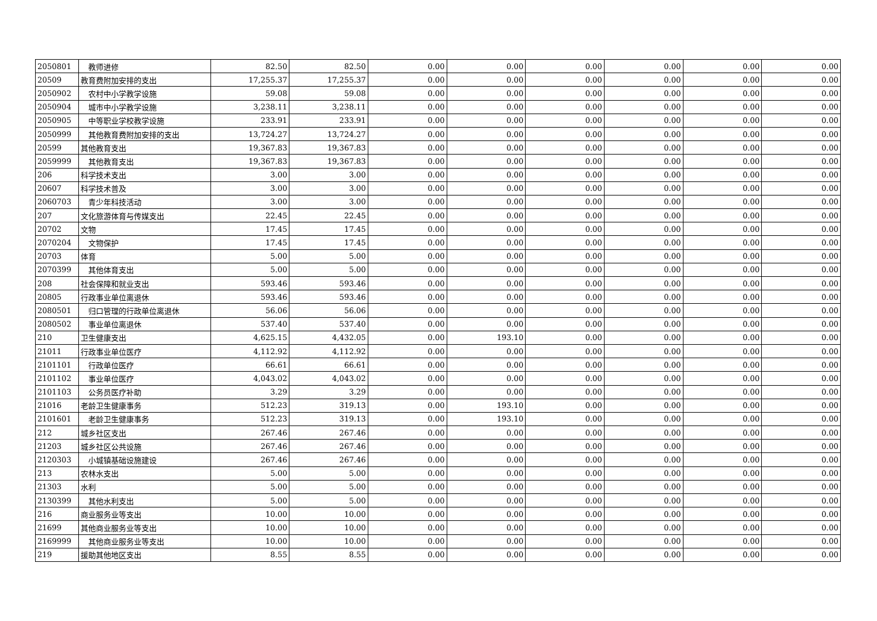| 2050801 | 教师进修 | 82.50 | 82.50 | 0.00 | 0.00 | 0.00 | 0.00 | 0.00 | 0.00 |
| 20509 | 教育费附加安排的支出 | 17,255.37 | 17,255.37 | 0.00 | 0.00 | 0.00 | 0.00 | 0.00 | 0.00 |
| 2050902 | 农村中小学教学设施 | 59.08 | 59.08 | 0.00 | 0.00 | 0.00 | 0.00 | 0.00 | 0.00 |
| 2050904 | 城市中小学教学设施 | 3,238.11 | 3,238.11 | 0.00 | 0.00 | 0.00 | 0.00 | 0.00 | 0.00 |
| 2050905 | 中等职业学校教学设施 | 233.91 | 233.91 | 0.00 | 0.00 | 0.00 | 0.00 | 0.00 | 0.00 |
| 2050999 | 其他教育费附加安排的支出 | 13,724.27 | 13,724.27 | 0.00 | 0.00 | 0.00 | 0.00 | 0.00 | 0.00 |
| 20599 | 其他教育支出 | 19,367.83 | 19,367.83 | 0.00 | 0.00 | 0.00 | 0.00 | 0.00 | 0.00 |
| 2059999 | 其他教育支出 | 19,367.83 | 19,367.83 | 0.00 | 0.00 | 0.00 | 0.00 | 0.00 | 0.00 |
| 206 | 科学技术支出 | 3.00 | 3.00 | 0.00 | 0.00 | 0.00 | 0.00 | 0.00 | 0.00 |
| 20607 | 科学技术普及 | 3.00 | 3.00 | 0.00 | 0.00 | 0.00 | 0.00 | 0.00 | 0.00 |
| 2060703 | 青少年科技活动 | 3.00 | 3.00 | 0.00 | 0.00 | 0.00 | 0.00 | 0.00 | 0.00 |
| 207 | 文化旅游体育与传媒支出 | 22.45 | 22.45 | 0.00 | 0.00 | 0.00 | 0.00 | 0.00 | 0.00 |
| 20702 | 文物 | 17.45 | 17.45 | 0.00 | 0.00 | 0.00 | 0.00 | 0.00 | 0.00 |
| 2070204 | 文物保护 | 17.45 | 17.45 | 0.00 | 0.00 | 0.00 | 0.00 | 0.00 | 0.00 |
| 20703 | 体育 | 5.00 | 5.00 | 0.00 | 0.00 | 0.00 | 0.00 | 0.00 | 0.00 |
| 2070399 | 其他体育支出 | 5.00 | 5.00 | 0.00 | 0.00 | 0.00 | 0.00 | 0.00 | 0.00 |
| 208 | 社会保障和就业支出 | 593.46 | 593.46 | 0.00 | 0.00 | 0.00 | 0.00 | 0.00 | 0.00 |
| 20805 | 行政事业单位离退休 | 593.46 | 593.46 | 0.00 | 0.00 | 0.00 | 0.00 | 0.00 | 0.00 |
| 2080501 | 归口管理的行政单位离退休 | 56.06 | 56.06 | 0.00 | 0.00 | 0.00 | 0.00 | 0.00 | 0.00 |
| 2080502 | 事业单位离退休 | 537.40 | 537.40 | 0.00 | 0.00 | 0.00 | 0.00 | 0.00 | 0.00 |
| 210 | 卫生健康支出 | 4,625.15 | 4,432.05 | 0.00 | 193.10 | 0.00 | 0.00 | 0.00 | 0.00 |
| 21011 | 行政事业单位医疗 | 4,112.92 | 4,112.92 | 0.00 | 0.00 | 0.00 | 0.00 | 0.00 | 0.00 |
| 2101101 | 行政单位医疗 | 66.61 | 66.61 | 0.00 | 0.00 | 0.00 | 0.00 | 0.00 | 0.00 |
| 2101102 | 事业单位医疗 | 4,043.02 | 4,043.02 | 0.00 | 0.00 | 0.00 | 0.00 | 0.00 | 0.00 |
| 2101103 | 公务员医疗补助 | 3.29 | 3.29 | 0.00 | 0.00 | 0.00 | 0.00 | 0.00 | 0.00 |
| 21016 | 老龄卫生健康事务 | 512.23 | 319.13 | 0.00 | 193.10 | 0.00 | 0.00 | 0.00 | 0.00 |
| 2101601 | 老龄卫生健康事务 | 512.23 | 319.13 | 0.00 | 193.10 | 0.00 | 0.00 | 0.00 | 0.00 |
| 212 | 城乡社区支出 | 267.46 | 267.46 | 0.00 | 0.00 | 0.00 | 0.00 | 0.00 | 0.00 |
| 21203 | 城乡社区公共设施 | 267.46 | 267.46 | 0.00 | 0.00 | 0.00 | 0.00 | 0.00 | 0.00 |
| 2120303 | 小城镇基础设施建设 | 267.46 | 267.46 | 0.00 | 0.00 | 0.00 | 0.00 | 0.00 | 0.00 |
| 213 | 农林水支出 | 5.00 | 5.00 | 0.00 | 0.00 | 0.00 | 0.00 | 0.00 | 0.00 |
| 21303 | 水利 | 5.00 | 5.00 | 0.00 | 0.00 | 0.00 | 0.00 | 0.00 | 0.00 |
| 2130399 | 其他水利支出 | 5.00 | 5.00 | 0.00 | 0.00 | 0.00 | 0.00 | 0.00 | 0.00 |
| 216 | 商业服务业等支出 | 10.00 | 10.00 | 0.00 | 0.00 | 0.00 | 0.00 | 0.00 | 0.00 |
| 21699 | 其他商业服务业等支出 | 10.00 | 10.00 | 0.00 | 0.00 | 0.00 | 0.00 | 0.00 | 0.00 |
| 2169999 | 其他商业服务业等支出 | 10.00 | 10.00 | 0.00 | 0.00 | 0.00 | 0.00 | 0.00 | 0.00 |
| 219 | 援助其他地区支出 | 8.55 | 8.55 | 0.00 | 0.00 | 0.00 | 0.00 | 0.00 | 0.00 |